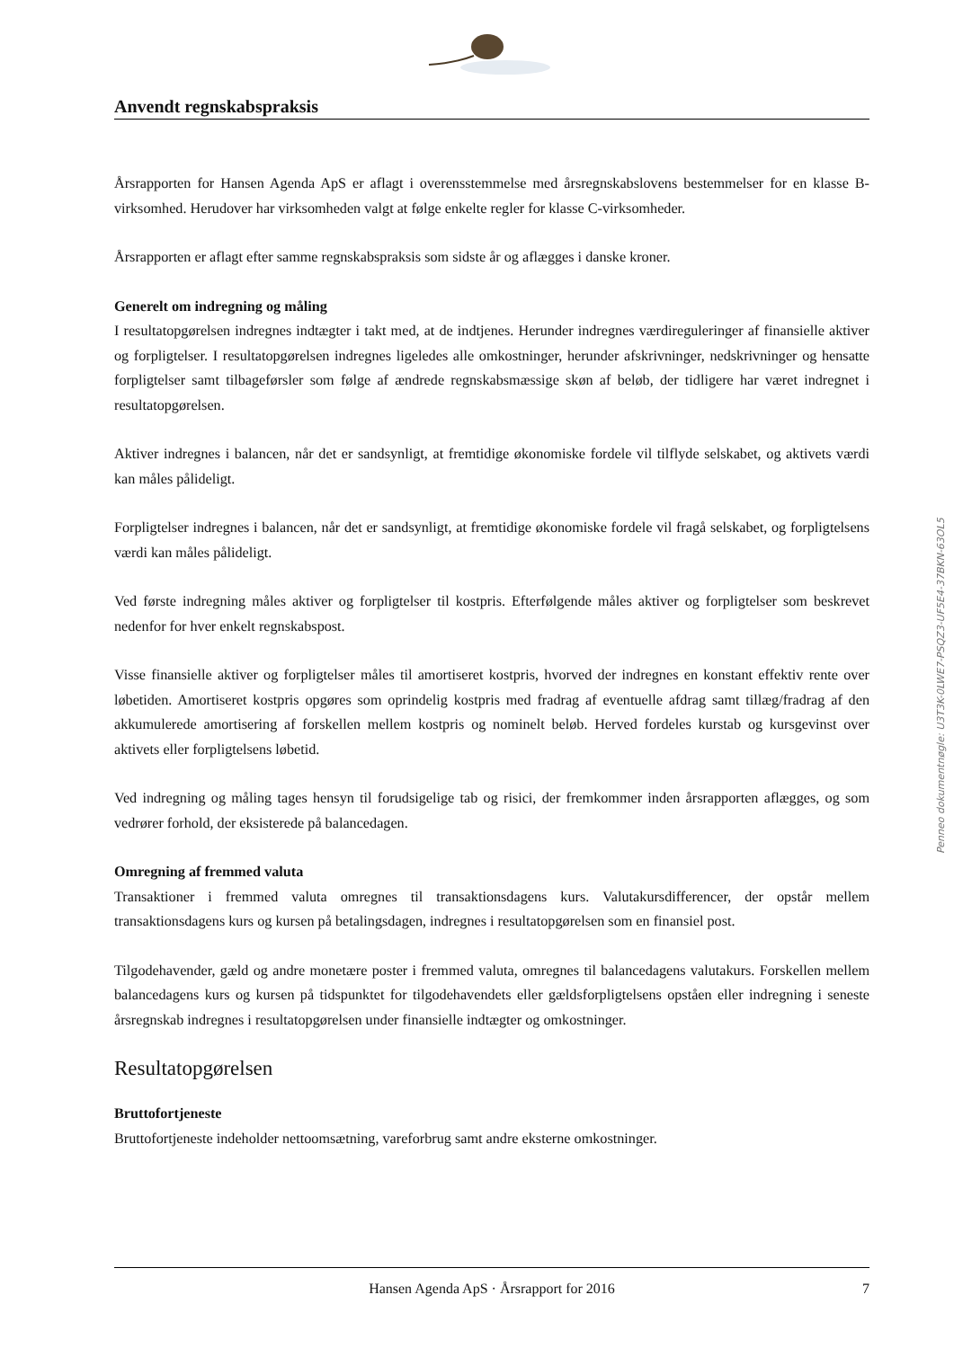Anvendt regnskabspraksis
Årsrapporten for Hansen Agenda ApS er aflagt i overensstemmelse med årsregnskabslovens bestemmelser for en klasse B-virksomhed. Herudover har virksomheden valgt at følge enkelte regler for klasse C-virksomheder.
Årsrapporten er aflagt efter samme regnskabspraksis som sidste år og aflægges i danske kroner.
Generelt om indregning og måling
I resultatopgørelsen indregnes indtægter i takt med, at de indtjenes. Herunder indregnes værdireguleringer af finansielle aktiver og forpligtelser. I resultatopgørelsen indregnes ligeledes alle omkostninger, herunder afskrivninger, nedskrivninger og hensatte forpligtelser samt tilbageførsler som følge af ændrede regnskabsmæssige skøn af beløb, der tidligere har været indregnet i resultatopgørelsen.
Aktiver indregnes i balancen, når det er sandsynligt, at fremtidige økonomiske fordele vil tilflyde selskabet, og aktivets værdi kan måles pålideligt.
Forpligtelser indregnes i balancen, når det er sandsynligt, at fremtidige økonomiske fordele vil fragå selskabet, og forpligtelsens værdi kan måles pålideligt.
Ved første indregning måles aktiver og forpligtelser til kostpris. Efterfølgende måles aktiver og forpligtelser som beskrevet nedenfor for hver enkelt regnskabspost.
Visse finansielle aktiver og forpligtelser måles til amortiseret kostpris, hvorved der indregnes en konstant effektiv rente over løbetiden. Amortiseret kostpris opgøres som oprindelig kostpris med fradrag af eventuelle afdrag samt tillæg/fradrag af den akkumulerede amortisering af forskellen mellem kostpris og nominelt beløb. Herved fordeles kurstab og kursgevinst over aktivets eller forpligtelsens løbetid.
Ved indregning og måling tages hensyn til forudsigelige tab og risici, der fremkommer inden årsrapporten aflægges, og som vedrører forhold, der eksisterede på balancedagen.
Omregning af fremmed valuta
Transaktioner i fremmed valuta omregnes til transaktionsdagens kurs. Valutakursdifferencer, der opstår mellem transaktionsdagens kurs og kursen på betalingsdagen, indregnes i resultatopgørelsen som en finansiel post.
Tilgodehavender, gæld og andre monetære poster i fremmed valuta, omregnes til balancedagens valutakurs. Forskellen mellem balancedagens kurs og kursen på tidspunktet for tilgodehavendets eller gældsforpligtelsens opståen eller indregning i seneste årsregnskab indregnes i resultatopgørelsen under finansielle indtægter og omkostninger.
Resultatopgørelsen
Bruttofortjeneste
Bruttofortjeneste indeholder nettoomsætning, vareforbrug samt andre eksterne omkostninger.
Hansen Agenda ApS · Årsrapport for 2016 7
Penneo dokumentnøgle: U3T3K-0LWE7-PSQZ3-UF5E4-37BKN-63OL5